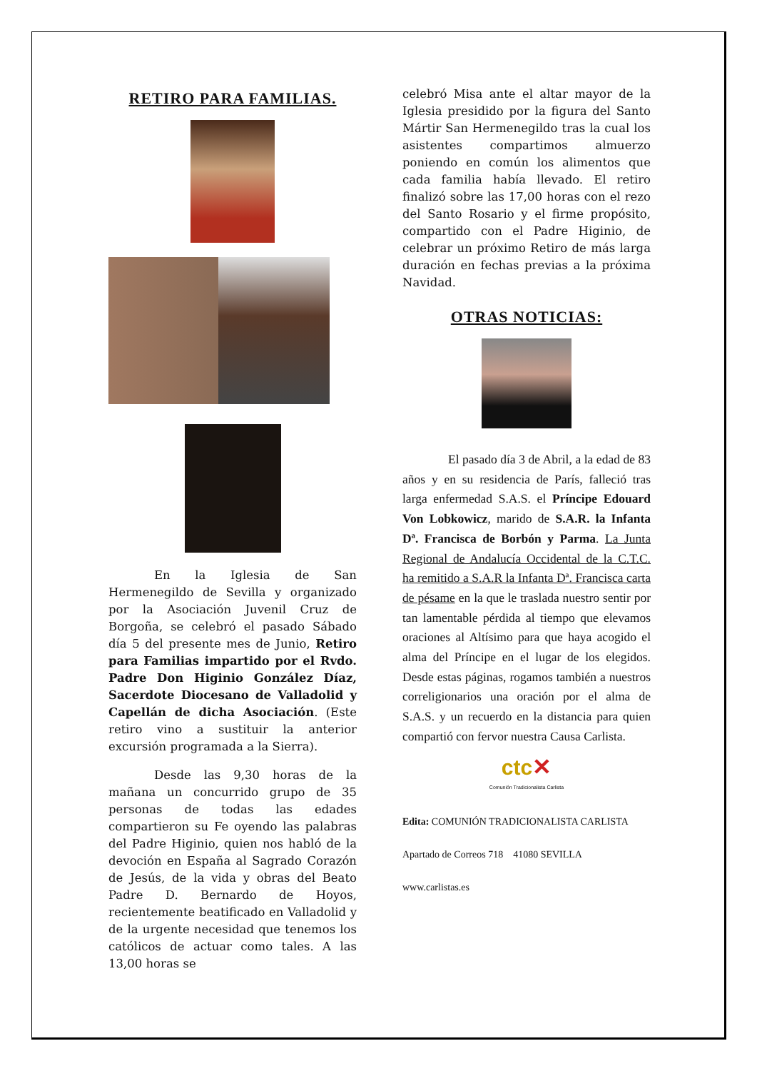RETIRO PARA FAMILIAS.
En la Iglesia de San Hermenegildo de Sevilla y organizado por la Asociación Juvenil Cruz de Borgoña, se celebró el pasado Sábado día 5 del presente mes de Junio, Retiro para Familias impartido por el Rvdo. Padre Don Higinio González Díaz, Sacerdote Diocesano de Valladolid y Capellán de dicha Asociación. (Este retiro vino a sustituir la anterior excursión programada a la Sierra).
Desde las 9,30 horas de la mañana un concurrido grupo de 35 personas de todas las edades compartieron su Fe oyendo las palabras del Padre Higinio, quien nos habló de la devoción en España al Sagrado Corazón de Jesús, de la vida y obras del Beato Padre D. Bernardo de Hoyos, recientemente beatificado en Valladolid y de la urgente necesidad que tenemos los católicos de actuar como tales. A las 13,00 horas se
celebró Misa ante el altar mayor de la Iglesia presidido por la figura del Santo Mártir San Hermenegildo tras la cual los asistentes compartimos almuerzo poniendo en común los alimentos que cada familia había llevado. El retiro finalizó sobre las 17,00 horas con el rezo del Santo Rosario y el firme propósito, compartido con el Padre Higinio, de celebrar un próximo Retiro de más larga duración en fechas previas a la próxima Navidad.
OTRAS NOTICIAS:
El pasado día 3 de Abril, a la edad de 83 años y en su residencia de París, falleció tras larga enfermedad S.A.S. el Príncipe Edouard Von Lobkowicz, marido de S.A.R. la Infanta Dª. Francisca de Borbón y Parma. La Junta Regional de Andalucía Occidental de la C.T.C. ha remitido a S.A.R la Infanta Dª. Francisca carta de pésame en la que le traslada nuestro sentir por tan lamentable pérdida al tiempo que elevamos oraciones al Altísimo para que haya acogido el alma del Príncipe en el lugar de los elegidos. Desde estas páginas, rogamos también a nuestros correligionarios una oración por el alma de S.A.S. y un recuerdo en la distancia para quien compartió con fervor nuestra Causa Carlista.
ctc✕
Comunión Tradicionalista Carlista
Edita: COMUNIÓN TRADICIONALISTA CARLISTA
Apartado de Correos 718 41080 SEVILLA
www.carlistas.es